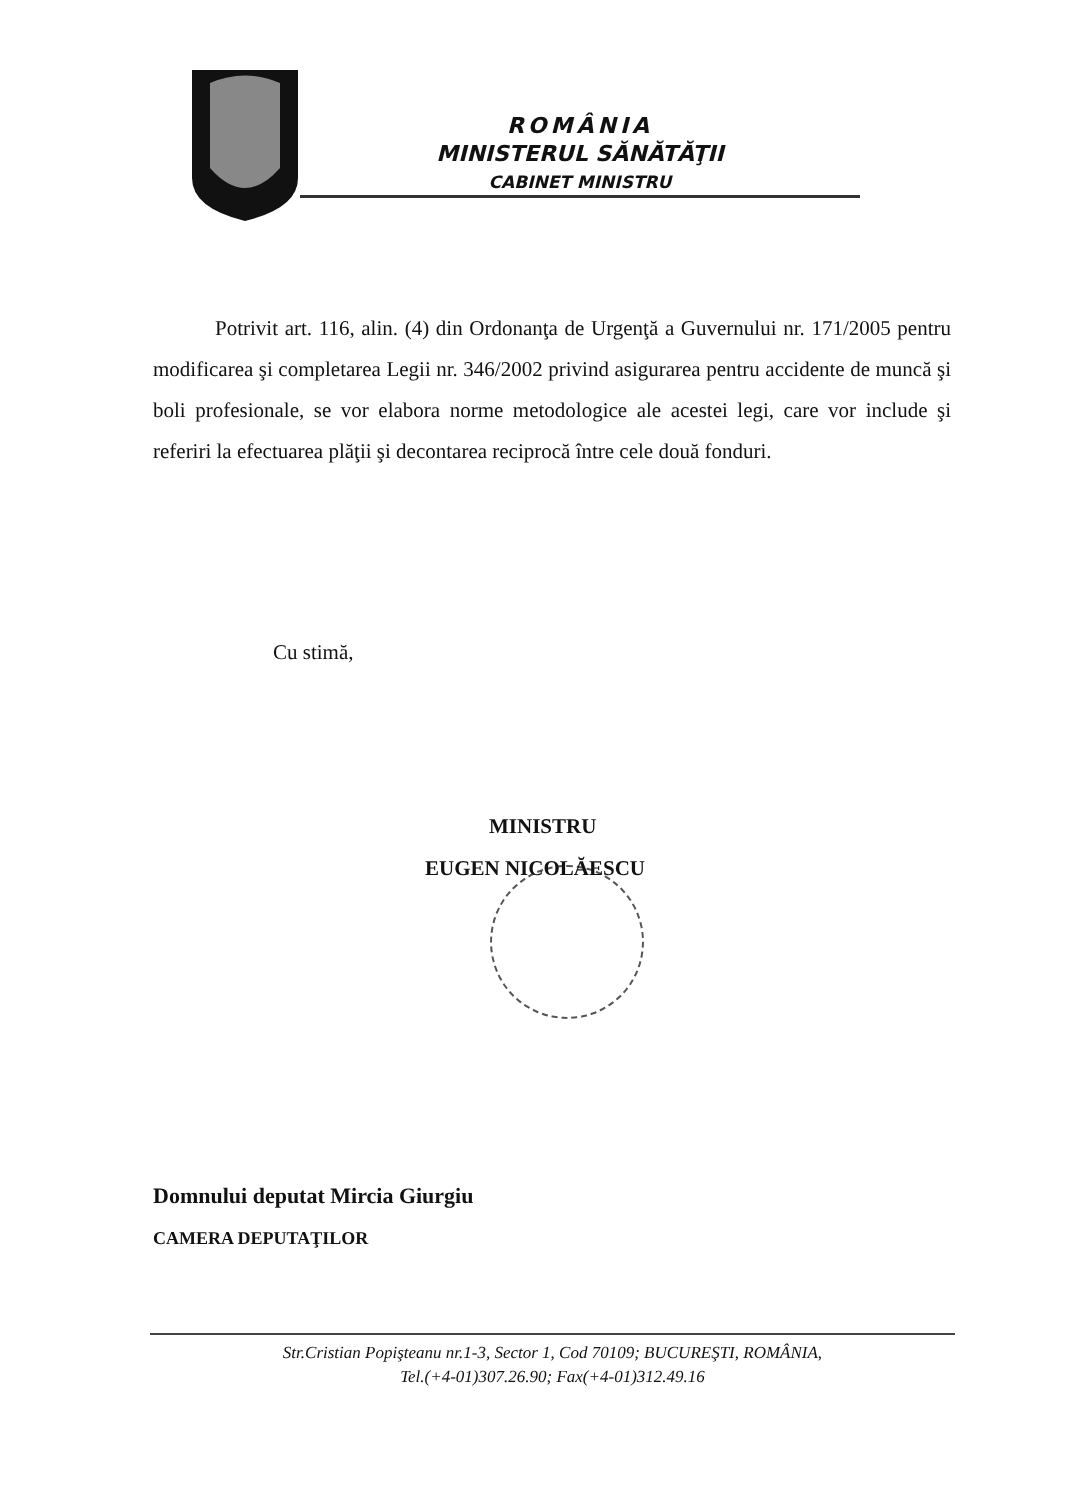ROMÂNIA
MINISTERUL SĂNĂTĂŢII
CABINET MINISTRU
Potrivit art. 116, alin. (4) din Ordonanţa de Urgenţă a Guvernului nr. 171/2005 pentru modificarea şi completarea Legii nr. 346/2002 privind asigurarea pentru accidente de muncă şi boli profesionale, se vor elabora norme metodologice ale acestei legi, care vor include şi referiri la efectuarea plăţii şi decontarea reciprocă între cele două fonduri.
Cu stimă,
MINISTRU
EUGEN NICOLĂESCU
Domnului deputat Mircia Giurgiu
CAMERA DEPUTAŢILOR
Str.Cristian Popişteanu nr.1-3, Sector 1, Cod 70109; BUCUREŞTI, ROMÂNIA,
Tel.(+4-01)307.26.90; Fax(+4-01)312.49.16